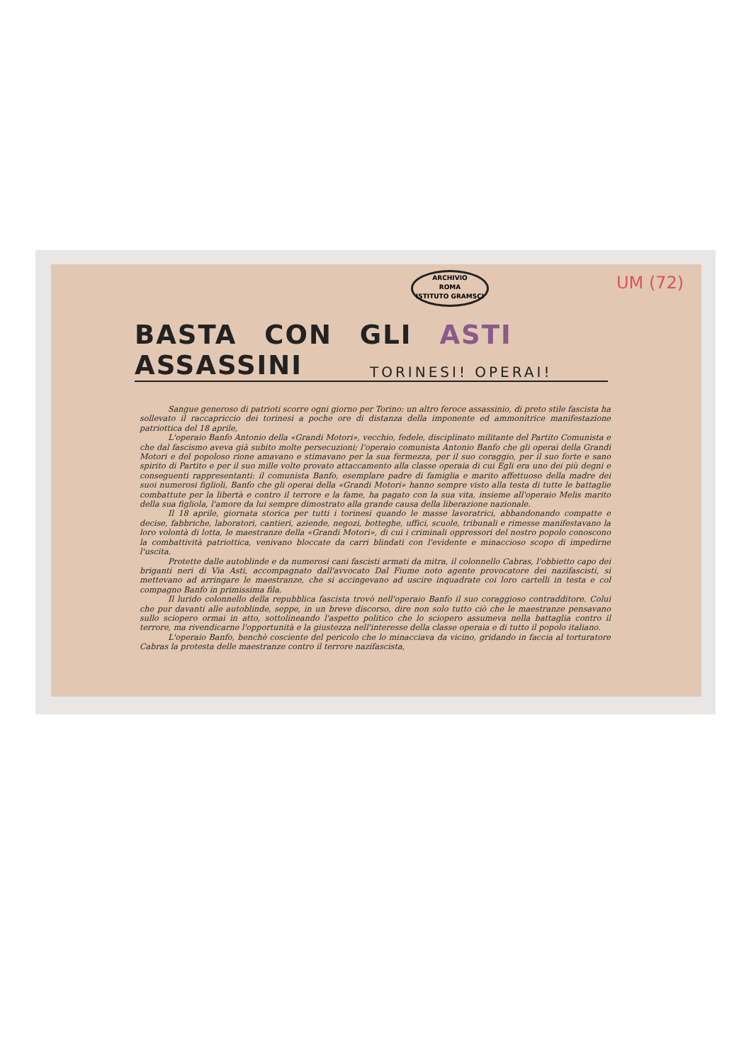ARCHIVIO
ROMA
ISTITUTO GRAMSCI
UM (72)
BASTA CON GLI ASTI ASSASSINI
TORINESI! OPERAI!
Sangue generoso di patrioti scorre ogni giorno per Torino: un altro feroce assassinio, di preto stile fascista ha sollevato il raccapriccio dei torinesi a poche ore di distanza della imponente ed ammonitrice manifestazione patriottica del 18 aprile,
L'operaio Banfo Antonio della «Grandi Motori», vecchio, fedele, disciplinato militante del Partito Comunista e che dal fascismo aveva già subito molte persecuzioni; l'operaio comunista Antonio Banfo che gli operai della Grandi Motori e del popoloso rione amavano e stimavano per la sua fermezza, per il suo coraggio, per il suo forte e sano spirito di Partito e per il suo mille volte provato attaccamento alla classe operaia di cui Egli era uno dei più degni e conseguenti rappresentanti: il comunista Banfo, esemplare padre di famiglia e marito affettuoso della madre dei suoi numerosi figlioli, Banfo che gli operai della «Grandi Motori» hanno sempre visto alla testa di tutte le battaglie combattute per la libertà e contro il terrore e la fame, ha pagato con la sua vita, insieme all'operaio Melis marito della sua figliola, l'amore da lui sempre dimostrato alla grande causa della liberazione nazionale.
Il 18 aprile, giornata storica per tutti i torinesi quando le masse lavoratrici, abbandonando compatte e decise, fabbriche, laboratori, cantieri, aziende, negozi, botteghe, uffici, scuole, tribunali e rimesse manifestavano la loro volontà di lotta, le maestranze della «Grandi Motori», di cui i criminali oppressori del nostro popolo conoscono la combattività patriottica, venivano bloccate da carri blindati con l'evidente e minaccioso scopo di impedirne l'uscita.
Protette dalle autoblinde e da numerosi cani fascisti armati da mitra, il colonnello Cabras, l'obbietto capo dei briganti neri di Via Asti, accompagnato dall'avvocato Dal Fiume noto agente provocatore dei nazifascisti, si mettevano ad arringare le maestranze, che si accingevano ad uscire inquadrate coi loro cartelli in testa e col compagno Banfo in primissima fila.
Il lurido colonnello della repubblica fascista trovò nell'operaio Banfo il suo coraggioso contradditore. Colui che pur davanti alle autoblinde, seppe, in un breve discorso, dire non solo tutto ciò che le maestranze pensavano sullo sciopero ormai in atto, sottolineando l'aspetto politico che lo sciopero assumeva nella battaglia contro il terrore, ma rivendicarne l'opportunità e la giustezza nell'interesse della classe operaia e di tutto il popolo italiano.
L'operaio Banfo, benchè cosciente del pericolo che lo minacciava da vicino, gridando in faccia al torturatore Cabras la protesta delle maestranze contro il terrore nazifascista,